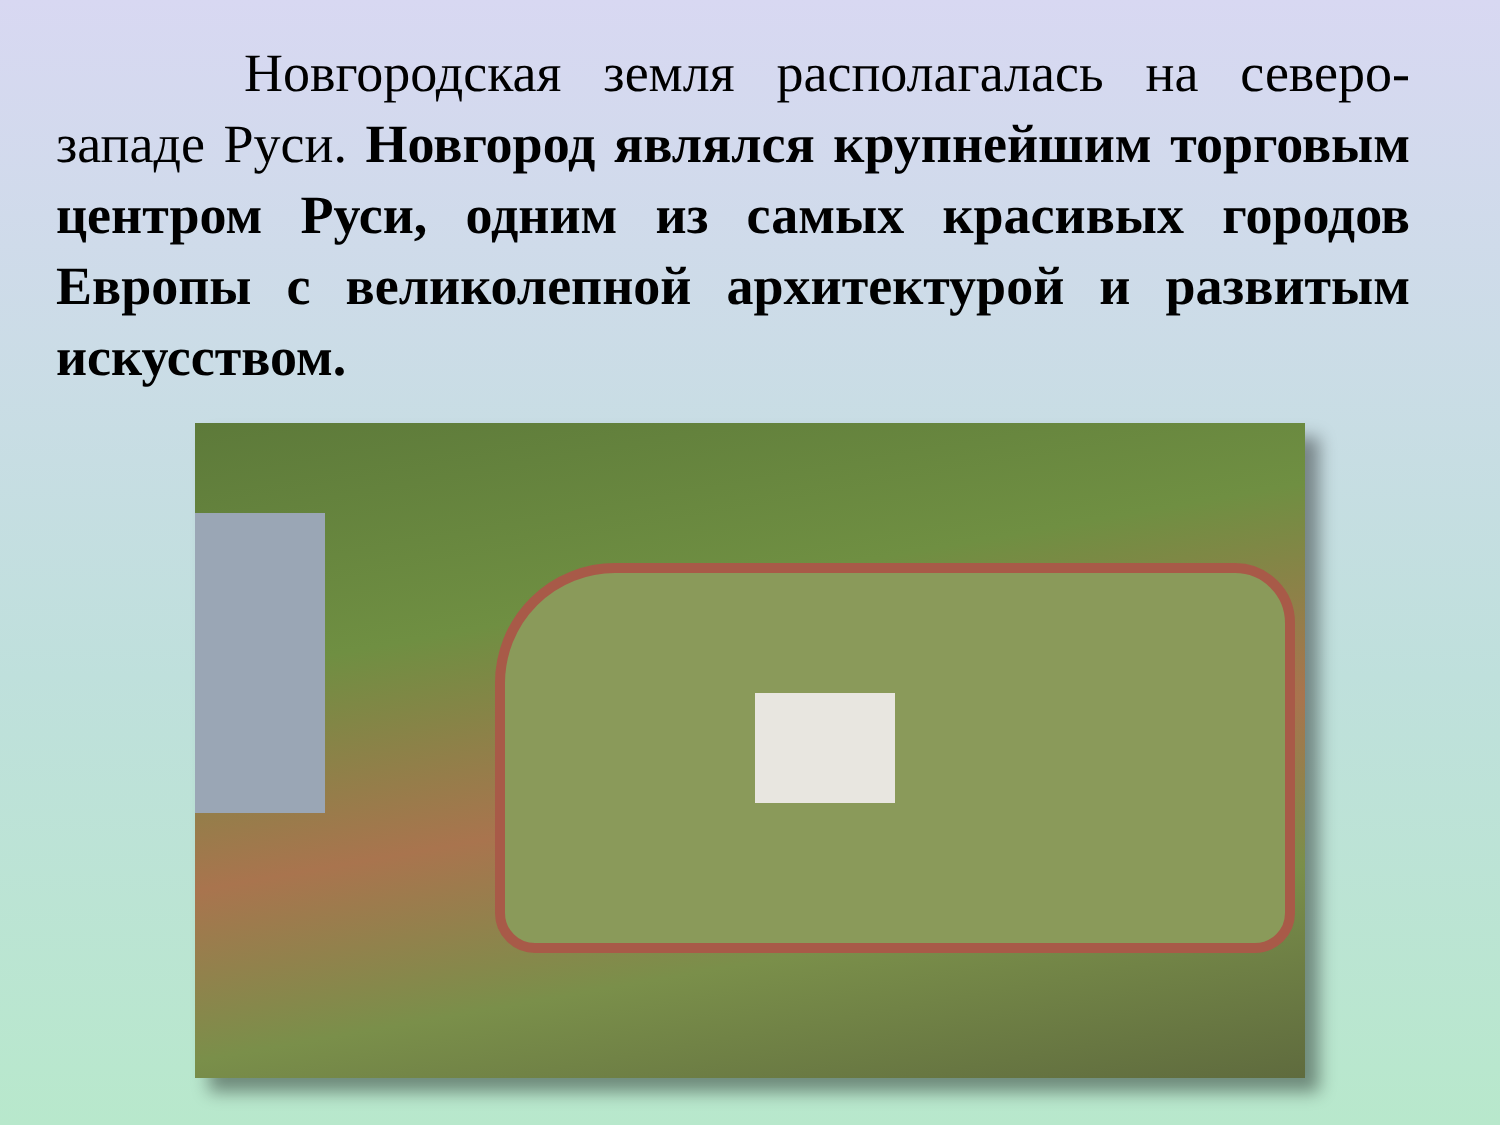Новгородская земля располагалась на северо-западе Руси. Новгород являлся крупнейшим торговым центром Руси, одним из самых красивых городов Европы с великолепной архитектурой и развитым искусством.